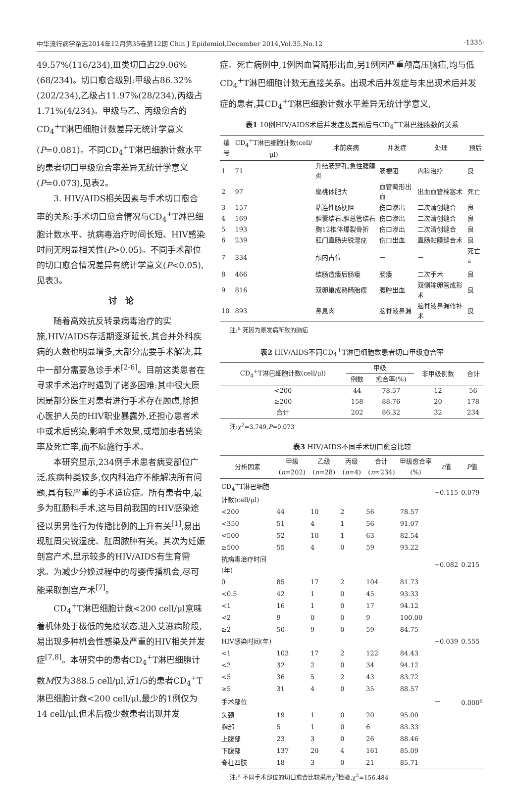中华流行病学杂志2014年12月第35卷第12期 Chin J Epidemiol,December 2014,Vol.35,No.12 ·1335·
49.57%(116/234),Ⅲ类切口占29.06%(68/234)。切口愈合级别:甲级占86.32%(202/234),乙级占11.97%(28/234),丙级占1.71%(4/234)。甲级与乙、丙级愈合的CD<sub>4</sub><sup>+</sup>T淋巴细胞计数差异无统计学意义(P=0.081)。不同CD<sub>4</sub><sup>+</sup>T淋巴细胞计数水平的患者切口甲级愈合率差异无统计学意义(P=0.073),见表2。
3. HIV/AIDS相关因素与手术切口愈合率的关系:手术切口愈合情况与CD<sub>4</sub><sup>+</sup>T淋巴细胞计数水平、抗病毒治疗时间长短、HIV感染时间无明显相关性(P>0.05)。不同手术部位的切口愈合情况差异有统计学意义(P<0.05),见表3。
讨　论
随着高效抗反转录病毒治疗的实施,HIV/AIDS存活期逐渐延长,其合并外科疾病的人数也明显增多,大部分需要手术解决,其中一部分需要急诊手术<sup>[2-6]</sup>。目前这类患者在寻求手术治疗时遇到了诸多困难:其中很大原因是部分医生对患者进行手术存在顾虑,除担心医护人员的HIV职业暴露外,还担心患者术中或术后感染,影响手术效果,或增加患者感染率及死亡率,而不愿施行手术。
本研究显示,234例手术患者病变部位广泛,疾病种类较多,仅内科治疗不能解决所有问题,具有较严重的手术适应症。所有患者中,最多为肛肠科手术,这与目前我国的HIV感染途径以男男性行为传播比例的上升有关<sup>[1]</sup>,易出现肛周尖锐湿疣、肛周脓肿有关。其次为妊娠剖宫产术,显示较多的HIV/AIDS有生育需求。为减少分娩过程中的母婴传播机会,尽可能采取剖宫产术<sup>[7]</sup>。
CD<sub>4</sub><sup>+</sup>T淋巴细胞计数<200 cell/μl意味着机体处于极低的免疫状态,进入艾滋病阶段,易出现多种机会性感染及严重的HIV相关并发症<sup>[7,8]</sup>。本研究中的患者CD<sub>4</sub><sup>+</sup>T淋巴细胞计数M仅为388.5 cell/μl,近1/5的患者CD<sub>4</sub><sup>+</sup>T淋巴细胞计数<200 cell/μl,最少的1例仅为14 cell/μl,但术后极少数患者出现并发
症。死亡病例中,1例因血管畸形出血,另1例因严重颅高压脑疝,均与低CD<sub>4</sub><sup>+</sup>T淋巴细胞计数无直接关系。出现术后并发症与未出现术后并发症的患者,其CD<sub>4</sub><sup>+</sup>T淋巴细胞计数水平差异无统计学意义,
表1 10例HIV/AIDS术后并发症及其预后与CD <sub>4</sub> <sup>+</sup> T淋巴细胞数的关系
| 编号 | CD<sub>4</sub><sup>+</sup>T淋巴细胞计数(cell/μl) | 术前疾病 | 并发症 | 处理 | 预后 |
| --- | --- | --- | --- | --- | --- |
| 1 | 71 | 升结肠穿孔,急性腹膜炎 | 肠梗阻 | 内科治疗 | 良 |
| 2 | 97 | 扁桃体肥大 | 血管畸形出血 | 出血血管栓塞术 | 死亡 |
| 3 | 157 | 粘连性肠梗阻 | 伤口渗出 | 二次清创缝合 | 良 |
| 4 | 169 | 胆囊结石,胆总管结石 | 伤口渗出 | 二次清创缝合 | 良 |
| 5 | 193 | 胸12椎体爆裂骨折 | 伤口渗出 | 二次清创缝合 | 良 |
| 6 | 239 | 肛门直肠尖锐湿疣 | 伤口出血 | 直肠黏膜缝合术 | 良 |
| 7 | 334 | 颅内占位 | － | － | 死亡<sup>a</sup> |
| 8 | 466 | 结肠造瘘后肠瘘 | 肠瘘 | 二次手术 | 良 |
| 9 | 816 | 双卵巢成熟畸胎瘤 | 腹腔出血 | 双侧输卵管成形术 | 良 |
| 10 | 893 | 鼻息肉 | 脑脊液鼻漏 | 脑脊液鼻漏修补术 | 良 |
注:<sup>a</sup> 死因为原发病所致的脑疝
表2 HIV/AIDS不同CD <sub>4</sub> <sup>+</sup> T淋巴细胞数患者切口甲级愈合率
| CD<sub>4</sub><sup>+</sup>T淋巴细胞计数(cell/μl) | 甲级 | | 非甲级例数 | 合计 |
| --- | --- | --- | --- | --- |
| | 例数 | 愈合率(%) | | |
| <200 | 44 | 78.57 | 12 | 56 |
| ≥200 | 158 | 88.76 | 20 | 178 |
| 合计 | 202 | 86.32 | 32 | 234 |
注:χ<sup>2</sup>=3.749,P=0.073
表3 HIV/AIDS不同手术切口愈合比较
| 分析因素 | 甲级( n =202) | 乙级( n =28) | 丙级( n =4) | 合计( n =234) | 甲级愈合率(%) | r 值 | P 值 |
| --- | --- | --- | --- | --- | --- | --- | --- |
| CD<sub>4</sub><sup>+</sup>T淋巴细胞计数(cell/μl) | | | | | | −0.115 | 0.079 |
| <200 | 44 | 10 | 2 | 56 | 78.57 | | |
| <350 | 51 | 4 | 1 | 56 | 91.07 | | |
| <500 | 52 | 10 | 1 | 63 | 82.54 | | |
| ≥500 | 55 | 4 | 0 | 59 | 93.22 | | |
| 抗病毒治疗时间(年) | | | | | | −0.082 | 0.215 |
| 0 | 85 | 17 | 2 | 104 | 81.73 | | |
| <0.5 | 42 | 1 | 0 | 45 | 93.33 | | |
| <1 | 16 | 1 | 0 | 17 | 94.12 | | |
| <2 | 9 | 0 | 0 | 9 | 100.00 | | |
| ≥2 | 50 | 9 | 0 | 59 | 84.75 | | |
| HIV感染时间(年) | | | | | | −0.039 | 0.555 |
| <1 | 103 | 17 | 2 | 122 | 84.43 | | |
| <2 | 32 | 2 | 0 | 34 | 94.12 | | |
| <5 | 36 | 5 | 2 | 43 | 83.72 | | |
| ≥5 | 31 | 4 | 0 | 35 | 88.57 | | |
| 手术部位 | | | | | | － | 0.000<sup>a</sup> |
| 头颈 | 19 | 1 | 0 | 20 | 95.00 | | |
| 胸部 | 5 | 1 | 0 | 6 | 83.33 | | |
| 上腹部 | 23 | 3 | 0 | 26 | 88.46 | | |
| 下腹部 | 137 | 20 | 4 | 161 | 85.09 | | |
| 脊柱四肢 | 18 | 3 | 0 | 21 | 85.71 | | |
注:<sup>a</sup> 不同手术部位的切口愈合比较采用χ<sup>2</sup>检验,χ<sup>2</sup>=156.484